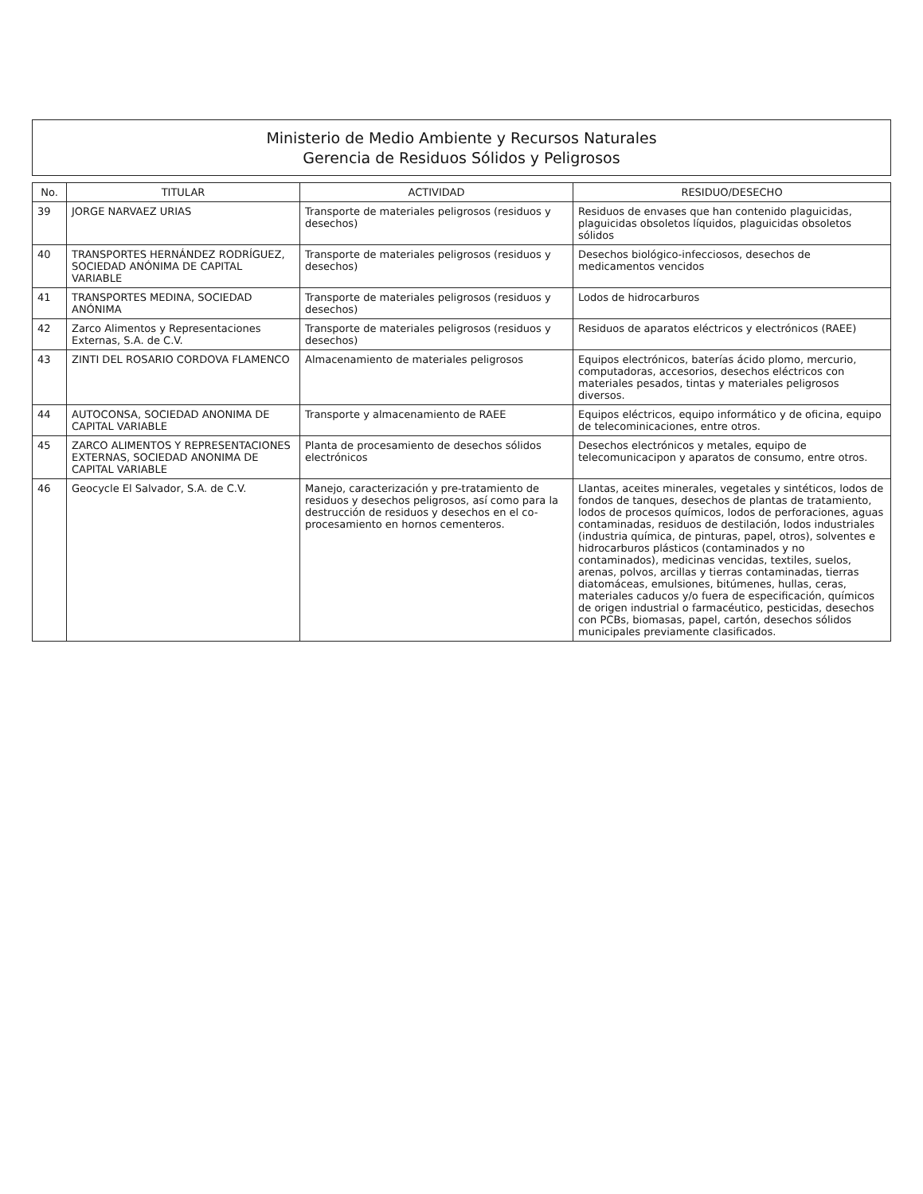Ministerio de Medio Ambiente y Recursos Naturales
Gerencia de Residuos Sólidos y Peligrosos
| No. | TITULAR | ACTIVIDAD | RESIDUO/DESECHO |
| --- | --- | --- | --- |
| 39 | JORGE NARVAEZ URIAS | Transporte de materiales peligrosos (residuos y desechos) | Residuos de envases que han contenido plaguicidas, plaguicidas obsoletos líquidos, plaguicidas obsoletos sólidos |
| 40 | TRANSPORTES HERNÁNDEZ RODRÍGUEZ, SOCIEDAD ANÓNIMA DE CAPITAL VARIABLE | Transporte de materiales peligrosos (residuos y desechos) | Desechos biológico-infecciosos, desechos de medicamentos vencidos |
| 41 | TRANSPORTES MEDINA, SOCIEDAD ANÓNIMA | Transporte de materiales peligrosos (residuos y desechos) | Lodos de hidrocarburos |
| 42 | Zarco Alimentos y Representaciones Externas, S.A. de C.V. | Transporte de materiales peligrosos (residuos y desechos) | Residuos de aparatos eléctricos y electrónicos (RAEE) |
| 43 | ZINTI DEL ROSARIO CORDOVA FLAMENCO | Almacenamiento de materiales peligrosos | Equipos electrónicos, baterías ácido plomo, mercurio, computadoras, accesorios, desechos eléctricos con materiales pesados, tintas y materiales peligrosos diversos. |
| 44 | AUTOCONSA, SOCIEDAD ANONIMA DE CAPITAL VARIABLE | Transporte y almacenamiento de RAEE | Equipos eléctricos, equipo informático y de oficina, equipo de telecominicaciones, entre otros. |
| 45 | ZARCO ALIMENTOS Y REPRESENTACIONES EXTERNAS, SOCIEDAD ANONIMA DE CAPITAL VARIABLE | Planta de procesamiento de desechos sólidos electrónicos | Desechos electrónicos y metales, equipo de telecomunicacipon y aparatos de consumo, entre otros. |
| 46 | Geocycle El Salvador, S.A. de C.V. | Manejo, caracterización y pre-tratamiento de residuos y desechos peligrosos, así como para la destrucción de residuos y desechos en el co-procesamiento en hornos cementeros. | Llantas, aceites minerales, vegetales y sintéticos, lodos de fondos de tanques, desechos de plantas de tratamiento, lodos de procesos químicos, lodos de perforaciones, aguas contaminadas, residuos de destilación, lodos industriales (industria química, de pinturas, papel, otros), solventes e hidrocarburos plásticos (contaminados y no contaminados), medicinas vencidas, textiles, suelos, arenas, polvos, arcillas y tierras contaminadas, tierras diatomáceas, emulsiones, bitúmenes, hullas, ceras, materiales caducos y/o fuera de especificación, químicos de origen industrial o farmacéutico, pesticidas, desechos con PCBs, biomasas, papel, cartón, desechos sólidos municipales previamente clasificados. |